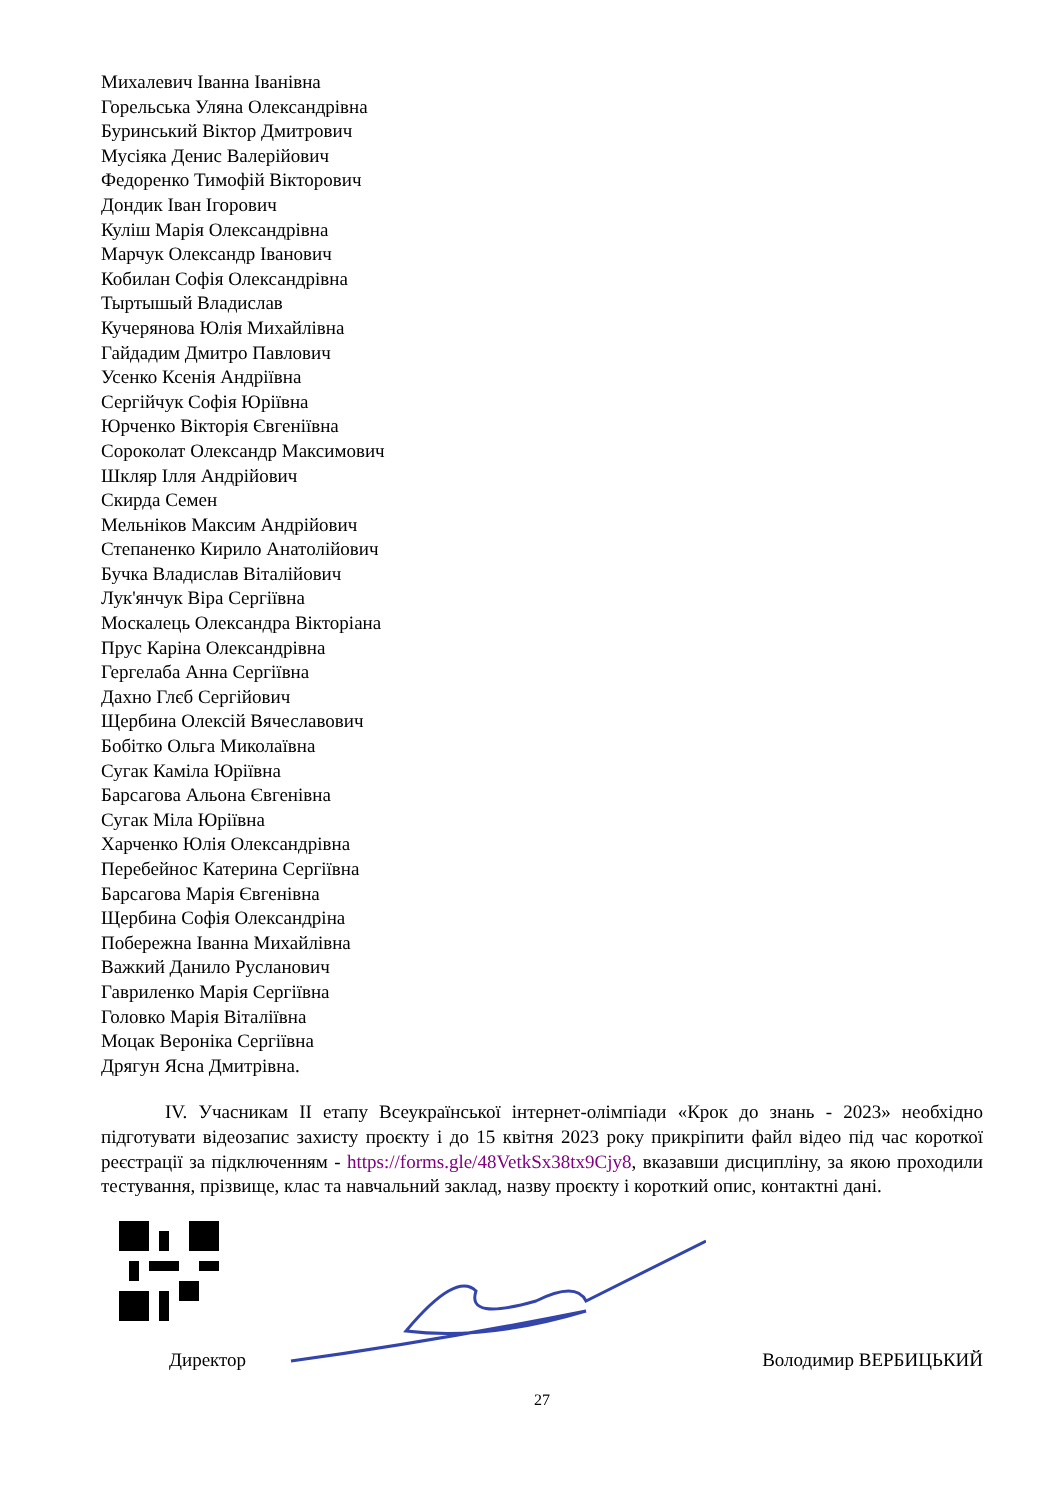Михалевич Іванна Іванівна
Горельська Уляна Олександрівна
Буринський Віктор Дмитрович
Мусіяка Денис Валерійович
Федоренко Тимофій Вікторович
Дондик Іван Ігорович
Куліш Марія Олександрівна
Марчук Олександр Іванович
Кобилан Софія Олександрівна
Тыртышый Владислав
Кучерянова Юлія Михайлівна
Гайдадим Дмитро Павлович
Усенко Ксенія Андріївна
Сергійчук Софія Юріївна
Юрченко Вікторія Євгеніївна
Сороколат Олександр Максимович
Шкляр Ілля Андрійович
Скирда Семен
Мельніков Максим Андрійович
Степаненко Кирило Анатолійович
Бучка Владислав Віталійович
Лук'янчук Віра Сергіївна
Москалець Олександра Вікторіана
Прус Каріна Олександрівна
Гергелаба Анна Сергіївна
Дахно Глєб Сергійович
Щербина Олексій Вячеславович
Бобітко Ольга Миколаївна
Сугак Каміла Юріївна
Барсагова Альона Євгенівна
Сугак Міла Юріївна
Харченко Юлія Олександрівна
Перебейнос Катерина Сергіївна
Барсагова Марія Євгенівна
Щербина Софія Олександріна
Побережна Іванна Михайлівна
Важкий Данило Русланович
Гавриленко Марія Сергіївна
Головко Марія Віталіївна
Моцак Вероніка Сергіївна
Дрягун Ясна Дмитрівна.
IV. Учасникам II етапу Всеукраїнської інтернет-олімпіади «Крок до знань - 2023» необхідно підготувати відеозапис захисту проєкту і до 15 квітня 2023 року прикріпити файл відео під час короткої реєстрації за підключенням - https://forms.gle/48VetkSx38tx9Cjy8, вказавши дисципліну, за якою проходили тестування, прізвище, клас та навчальний заклад, назву проєкту і короткий опис, контактні дані.
Директор Володимир ВЕРБИЦЬКИЙ
27